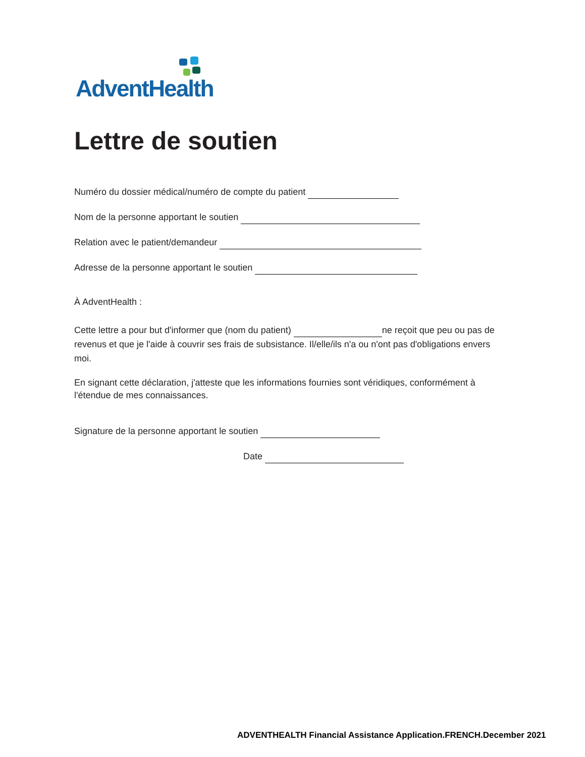AdventHealth
Lettre de soutien
Numéro du dossier médical/numéro de compte du patient
Nom de la personne apportant le soutien
Relation avec le patient/demandeur
Adresse de la personne apportant le soutien
À AdventHealth :
Cette lettre a pour but d'informer que (nom du patient) ne reçoit que peu ou pas de revenus et que je l'aide à couvrir ses frais de subsistance. Il/elle/ils n'a ou n'ont pas d'obligations envers moi.
En signant cette déclaration, j'atteste que les informations fournies sont véridiques, conformément à l'étendue de mes connaissances.
Signature de la personne apportant le soutien
Date
ADVENTHEALTH Financial Assistance Application.FRENCH.December 2021